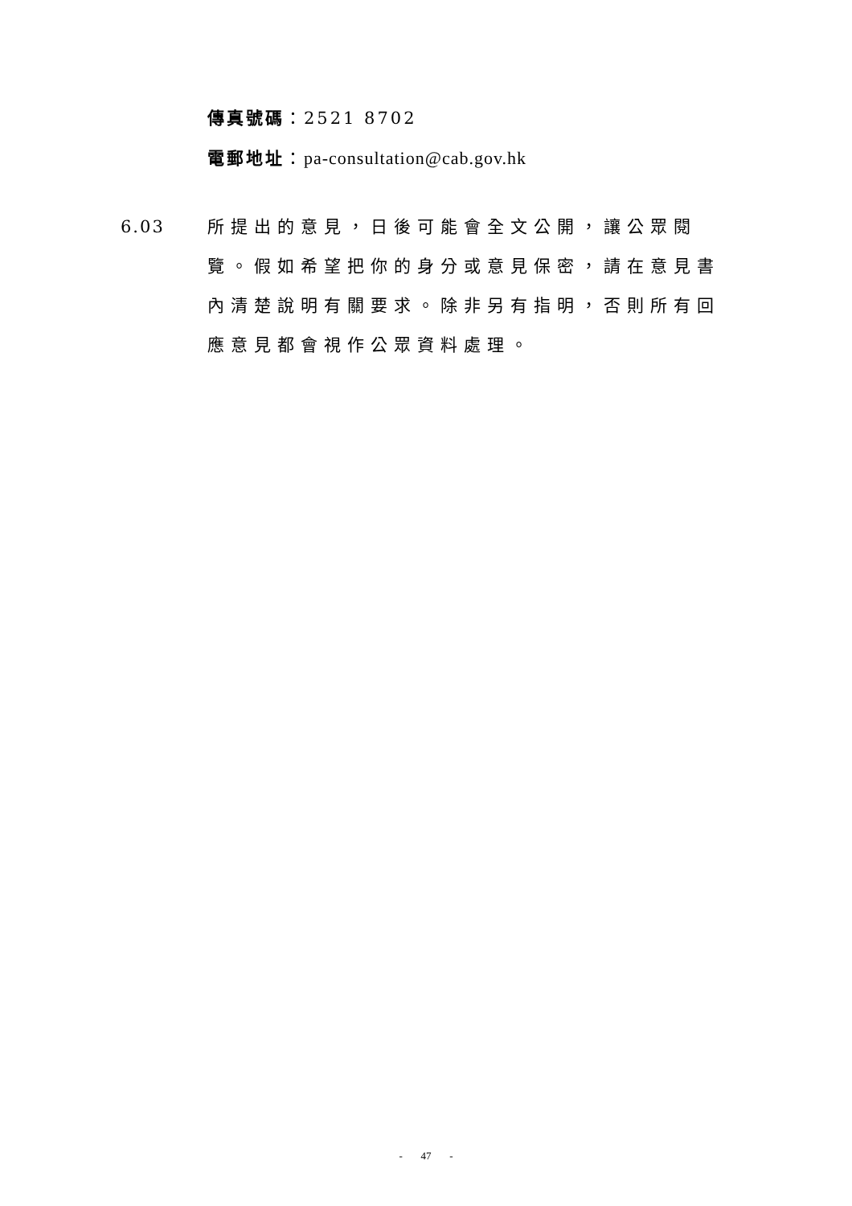傳真號碼：2521 8702
電郵地址：pa-consultation@cab.gov.hk
6.03
所提出的意見，日後可能會全文公開，讓公眾閱覽。假如希望把你的身分或意見保密，請在意見書內清楚說明有關要求。除非另有指明，否則所有回應意見都會視作公眾資料處理。
- 47 -